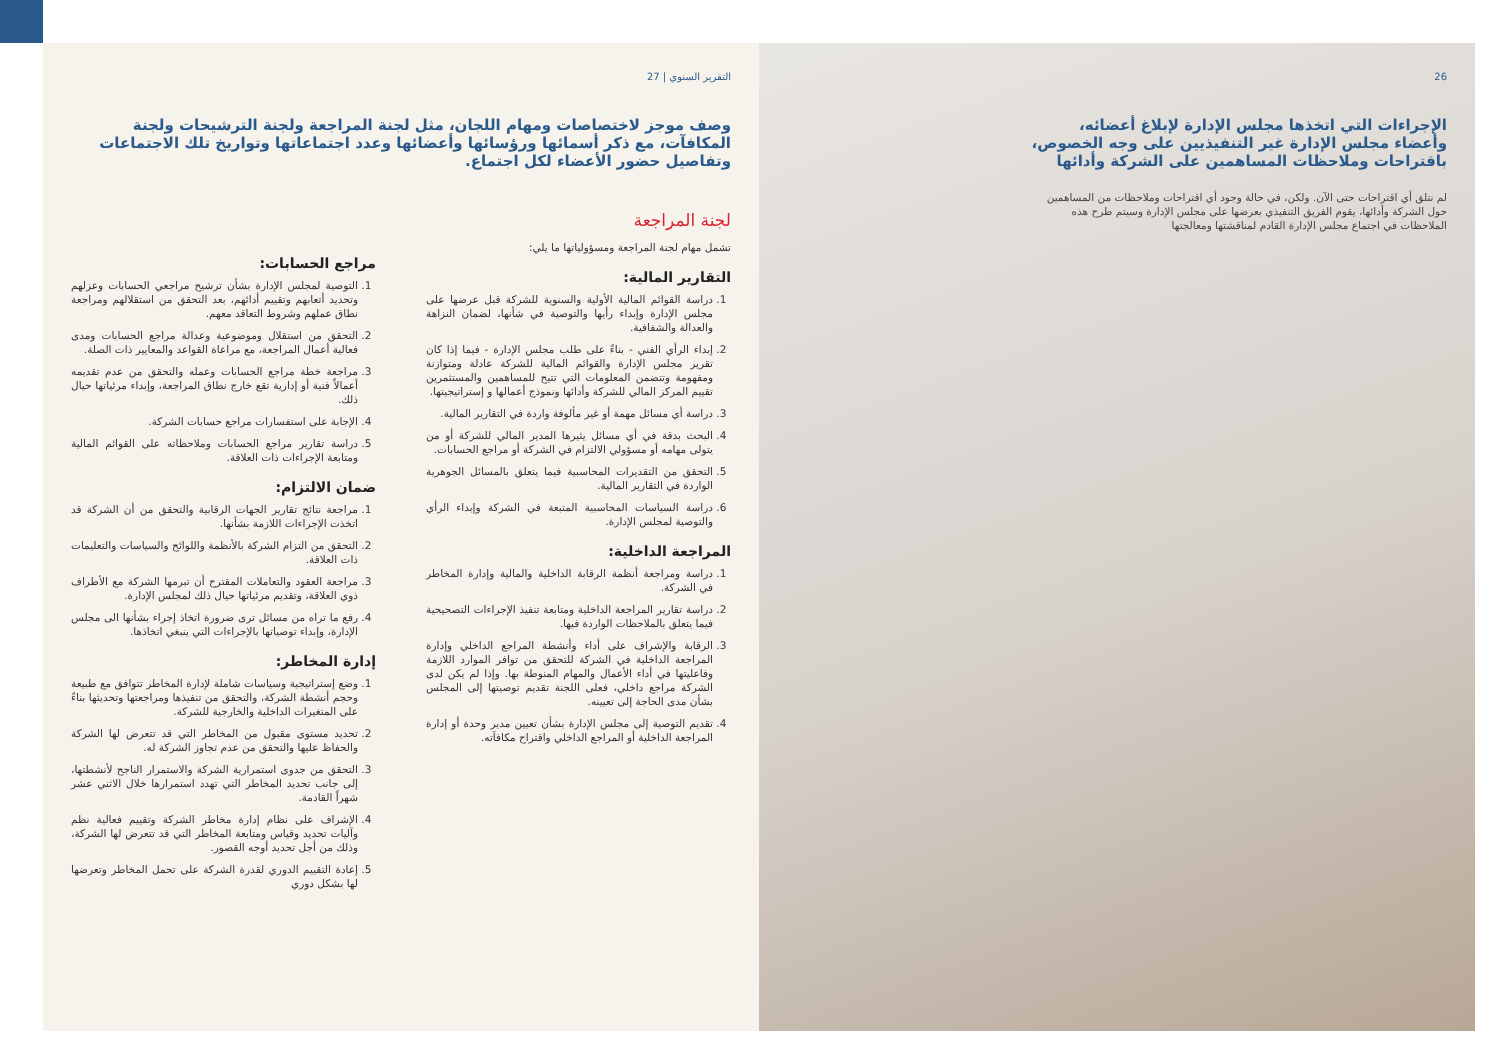التقرير السنوي | 27
وصف موجز لاختصاصات ومهام اللجان، مثل لجنة المراجعة ولجنة الترشيحات ولجنة المكافآت، مع ذكر أسمائها ورؤسائها وأعضائها وعدد اجتماعاتها وتواريخ تلك الاجتماعات وتفاصيل حضور الأعضاء لكل اجتماع.
لجنة المراجعة
تشمل مهام لجنة المراجعة ومسؤولياتها ما يلي:
التقارير المالية:
1. دراسة القوائم المالية الأولية والسنوية للشركة قبل عرضها على مجلس الإدارة وإبداء رأيها والتوصية في شأنها، لضمان النزاهة والعدالة والشفافية.
2. إبداء الرأي الفني - بناءً على طلب مجلس الإدارة - فيما إذا كان تقرير مجلس الإدارة والقوائم المالية للشركة عادلة ومتوازنة ومفهومة وتتضمن المعلومات التي تتيح للمساهمين والمستثمرين تقييم المركز المالي للشركة وأدائها ونموذج أعمالها و إستراتيجيتها.
3. دراسة أي مسائل مهمة أو غير مألوفة واردة في التقارير المالية.
4. البحث بدقة في أي مسائل يثيرها المدير المالي للشركة أو من يتولى مهامه أو مسؤولي الالتزام في الشركة أو مراجع الحسابات.
5. التحقق من التقديرات المحاسبية فيما يتعلق بالمسائل الجوهرية الواردة في التقارير المالية.
6. دراسة السياسات المحاسبية المتبعة في الشركة وإبداء الرأي والتوصية لمجلس الإدارة.
المراجعة الداخلية:
1. دراسة ومراجعة أنظمة الرقابة الداخلية والمالية وإدارة المخاطر في الشركة.
2. دراسة تقارير المراجعة الداخلية ومتابعة تنفيذ الإجراءات التصحيحية فيما يتعلق بالملاحظات الواردة فيها.
3. الرقابة والإشراف على أداء وأنشطة المراجع الداخلي وإدارة المراجعة الداخلية في الشركة للتحقق من توافر الموارد اللازمة وفاعليتها في أداء الأعمال والمهام المنوطة بها. وإذا لم يكن لدى الشركة مراجع داخلي، فعلى اللجنة تقديم توصيتها إلى المجلس بشأن مدى الحاجة إلى تعيينه.
4. تقديم التوصية إلى مجلس الإدارة بشأن تعيين مدير وحدة أو إدارة المراجعة الداخلية أو المراجع الداخلي واقتراح مكافآته.
مراجع الحسابات:
1. التوصية لمجلس الإدارة بشأن ترشيح مراجعي الحسابات وعزلهم وتحديد أتعابهم وتقييم أدائهم، بعد التحقق من استقلالهم ومراجعة نطاق عملهم وشروط التعاقد معهم.
2. التحقق من استقلال وموضوعية وعدالة مراجع الحسابات ومدى فعالية أعمال المراجعة، مع مراعاة القواعد والمعايير ذات الصلة.
3. مراجعة خطة مراجع الحسابات وعمله والتحقق من عدم تقديمه أعمالاً فنية أو إدارية تقع خارج نطاق المراجعة، وإبداء مرئياتها حيال ذلك.
4. الإجابة على استفسارات مراجع حسابات الشركة.
5. دراسة تقارير مراجع الحسابات وملاحظاته على القوائم المالية ومتابعة الإجراءات ذات العلاقة.
ضمان الالتزام:
1. مراجعة نتائج تقارير الجهات الرقابية والتحقق من أن الشركة قد اتخذت الإجراءات اللازمة بشأنها.
2. التحقق من التزام الشركة بالأنظمة واللوائح والسياسات والتعليمات ذات العلاقة.
3. مراجعة العقود والتعاملات المقترح أن تبرمها الشركة مع الأطراف ذوي العلاقة، وتقديم مرئياتها حيال ذلك لمجلس الإدارة.
4. رفع ما تراه من مسائل ترى ضرورة اتخاذ إجراء بشأنها الى مجلس الإدارة، وإبداء توصياتها بالإجراءات التي ينبغي اتخاذها.
إدارة المخاطر:
1. وضع إستراتيجية وسياسات شاملة لإدارة المخاطر تتوافق مع طبيعة وحجم أنشطة الشركة، والتحقق من تنفيذها ومراجعتها وتحديثها بناءً على المتغيرات الداخلية والخارجية للشركة.
2. تحديد مستوى مقبول من المخاطر التي قد تتعرض لها الشركة والحفاظ عليها والتحقق من عدم تجاوز الشركة له.
3. التحقق من جدوى استمرارية الشركة والاستمرار الناجح لأنشطتها، إلى جانب تحديد المخاطر التي تهدد استمرارها خلال الاثني عشر شهراً القادمة.
4. الإشراف على نظام إدارة مخاطر الشركة وتقييم فعالية نظم وآليات تحديد وقياس ومتابعة المخاطر التي قد تتعرض لها الشركة، وذلك من أجل تحديد أوجه القصور.
5. إعادة التقييم الدوري لقدرة الشركة على تحمل المخاطر وتعرضها لها بشكل دوري
26
الإجراءات التي اتخذها مجلس الإدارة لإبلاغ أعضائه، وأعضاء مجلس الإدارة غير التنفيذيين على وجه الخصوص، باقتراحات وملاحظات المساهمين على الشركة وأدائها
لم نتلق أي اقتراحات حتى الآن. ولكن، في حالة وجود أي اقتراحات وملاحظات من المساهمين حول الشركة وأدائها، يقوم الفريق التنفيذي بعرضها على مجلس الإدارة وسيتم طرح هذه الملاحظات في اجتماع مجلس الإدارة القادم لمناقشتها ومعالجتها